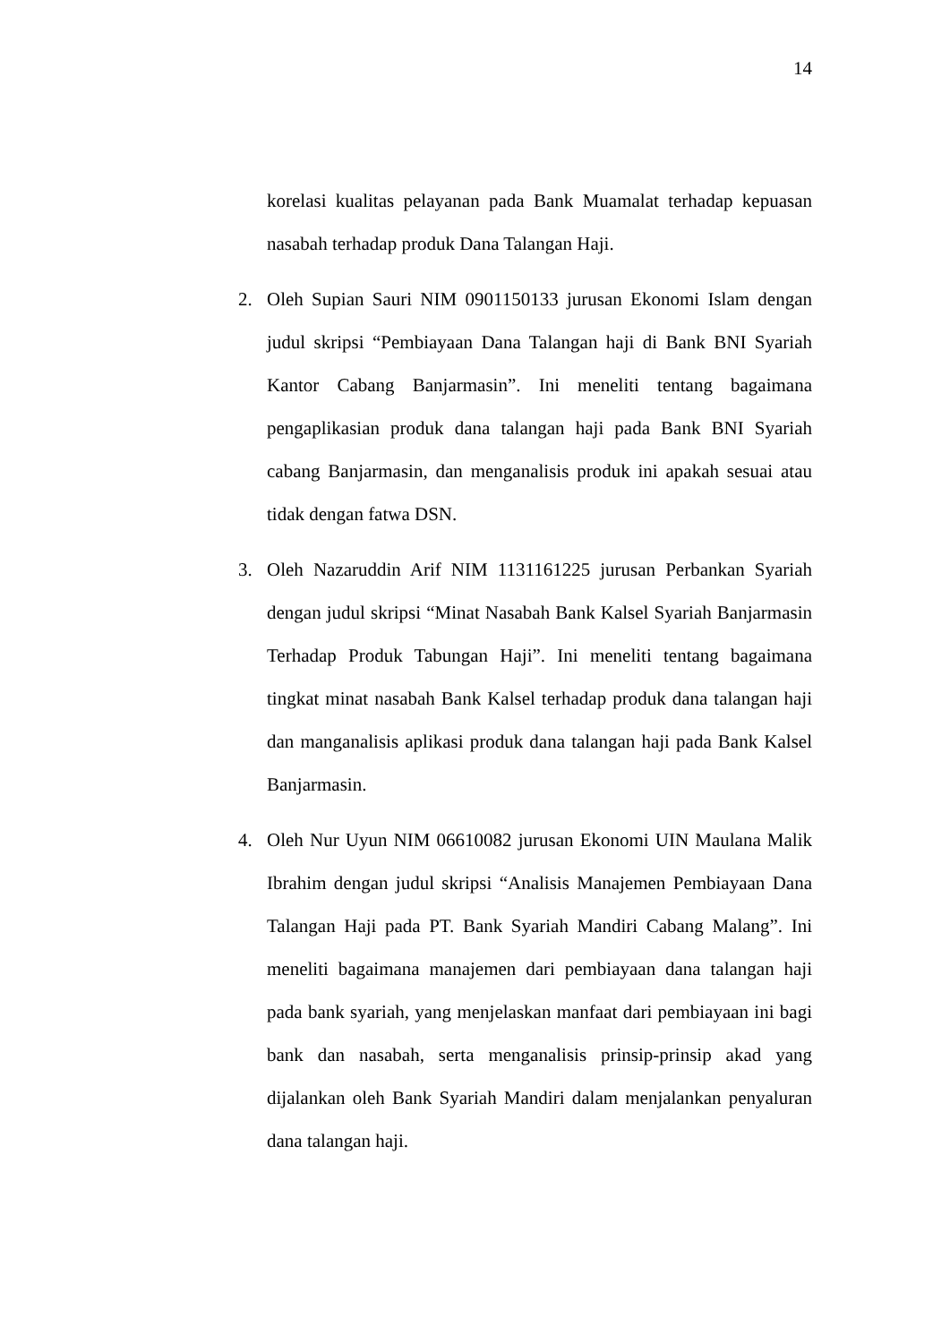14
korelasi kualitas pelayanan pada Bank Muamalat terhadap kepuasan nasabah terhadap produk Dana Talangan Haji.
2. Oleh Supian Sauri NIM 0901150133 jurusan Ekonomi Islam dengan judul skripsi “Pembiayaan Dana Talangan haji di Bank BNI Syariah Kantor Cabang Banjarmasin”. Ini meneliti tentang bagaimana pengaplikasian produk dana talangan haji pada Bank BNI Syariah cabang Banjarmasin, dan menganalisis produk ini apakah sesuai atau tidak dengan fatwa DSN.
3. Oleh Nazaruddin Arif NIM 1131161225 jurusan Perbankan Syariah dengan judul skripsi “Minat Nasabah Bank Kalsel Syariah Banjarmasin Terhadap Produk Tabungan Haji”. Ini meneliti tentang bagaimana tingkat minat nasabah Bank Kalsel terhadap produk dana talangan haji dan manganalisis aplikasi produk dana talangan haji pada Bank Kalsel Banjarmasin.
4. Oleh Nur Uyun NIM 06610082 jurusan Ekonomi UIN Maulana Malik Ibrahim dengan judul skripsi “Analisis Manajemen Pembiayaan Dana Talangan Haji pada PT. Bank Syariah Mandiri Cabang Malang”. Ini meneliti bagaimana manajemen dari pembiayaan dana talangan haji pada bank syariah, yang menjelaskan manfaat dari pembiayaan ini bagi bank dan nasabah, serta menganalisis prinsip-prinsip akad yang dijalankan oleh Bank Syariah Mandiri dalam menjalankan penyaluran dana talangan haji.